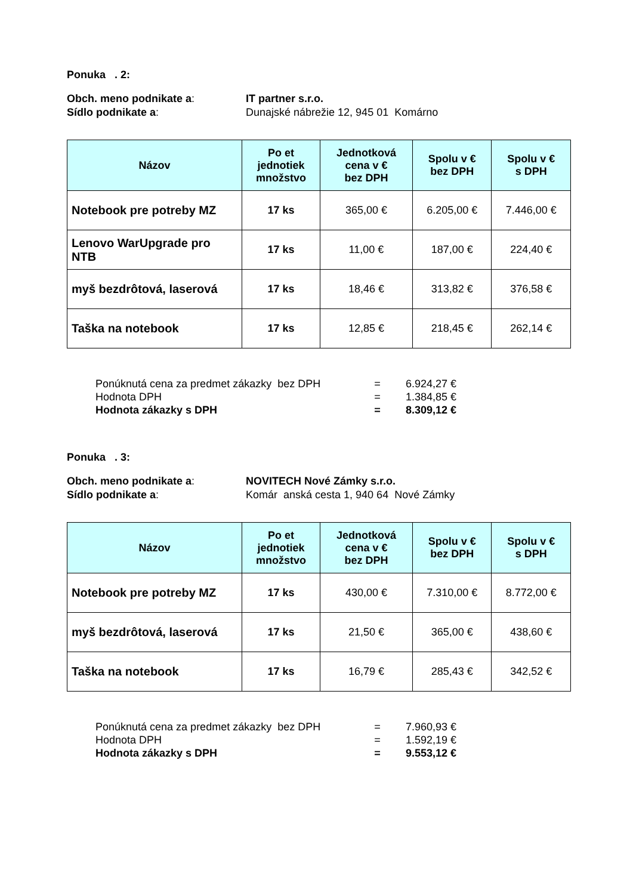Ponuka . 2:
Obch. meno podnikate a: IT partner s.r.o.
Sídlo podnikate a: Dunajské nábrežie 12, 945 01 Komárno
| Názov | Po et jednotiek množstvo | Jednotková cena v € bez DPH | Spolu v € bez DPH | Spolu v € s DPH |
| --- | --- | --- | --- | --- |
| Notebook pre potreby MZ | 17 ks | 365,00 € | 6.205,00 € | 7.446,00 € |
| Lenovo WarUpgrade pro NTB | 17 ks | 11,00 € | 187,00 € | 224,40 € |
| myš bezdrôtová, laserová | 17 ks | 18,46 € | 313,82 € | 376,58 € |
| Taška na notebook | 17 ks | 12,85 € | 218,45 € | 262,14 € |
Ponúknutá cena za predmet zákazky bez DPH = 6.924,27 €
Hodnota DPH = 1.384,85 €
Hodnota zákazky s DPH = 8.309,12 €
Ponuka . 3:
Obch. meno podnikate a: NOVITECH Nové Zámky s.r.o.
Sídlo podnikate a: Komár anská cesta 1, 940 64 Nové Zámky
| Názov | Po et jednotiek množstvo | Jednotková cena v € bez DPH | Spolu v € bez DPH | Spolu v € s DPH |
| --- | --- | --- | --- | --- |
| Notebook pre potreby MZ | 17 ks | 430,00 € | 7.310,00 € | 8.772,00 € |
| myš bezdrôtová, laserová | 17 ks | 21,50 € | 365,00 € | 438,60 € |
| Taška na notebook | 17 ks | 16,79 € | 285,43 € | 342,52 € |
Ponúknutá cena za predmet zákazky bez DPH = 7.960,93 €
Hodnota DPH = 1.592,19 €
Hodnota zákazky s DPH = 9.553,12 €